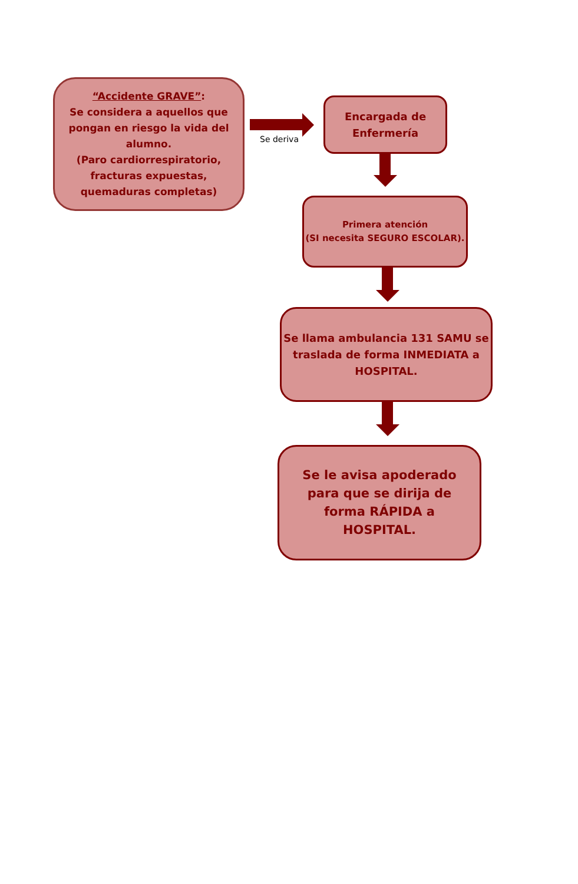“Accidente GRAVE”:
Se considera a aquellos que pongan en riesgo la vida del alumno.
(Paro cardiorrespiratorio, fracturas expuestas, quemaduras completas)
Se deriva
Encargada de
Enfermería
Primera atención
(SI necesita SEGURO ESCOLAR).
Se llama ambulancia 131 SAMU se traslada de forma INMEDIATA a HOSPITAL.
Se le avisa apoderado para que se dirija de forma RÁPIDA a HOSPITAL.